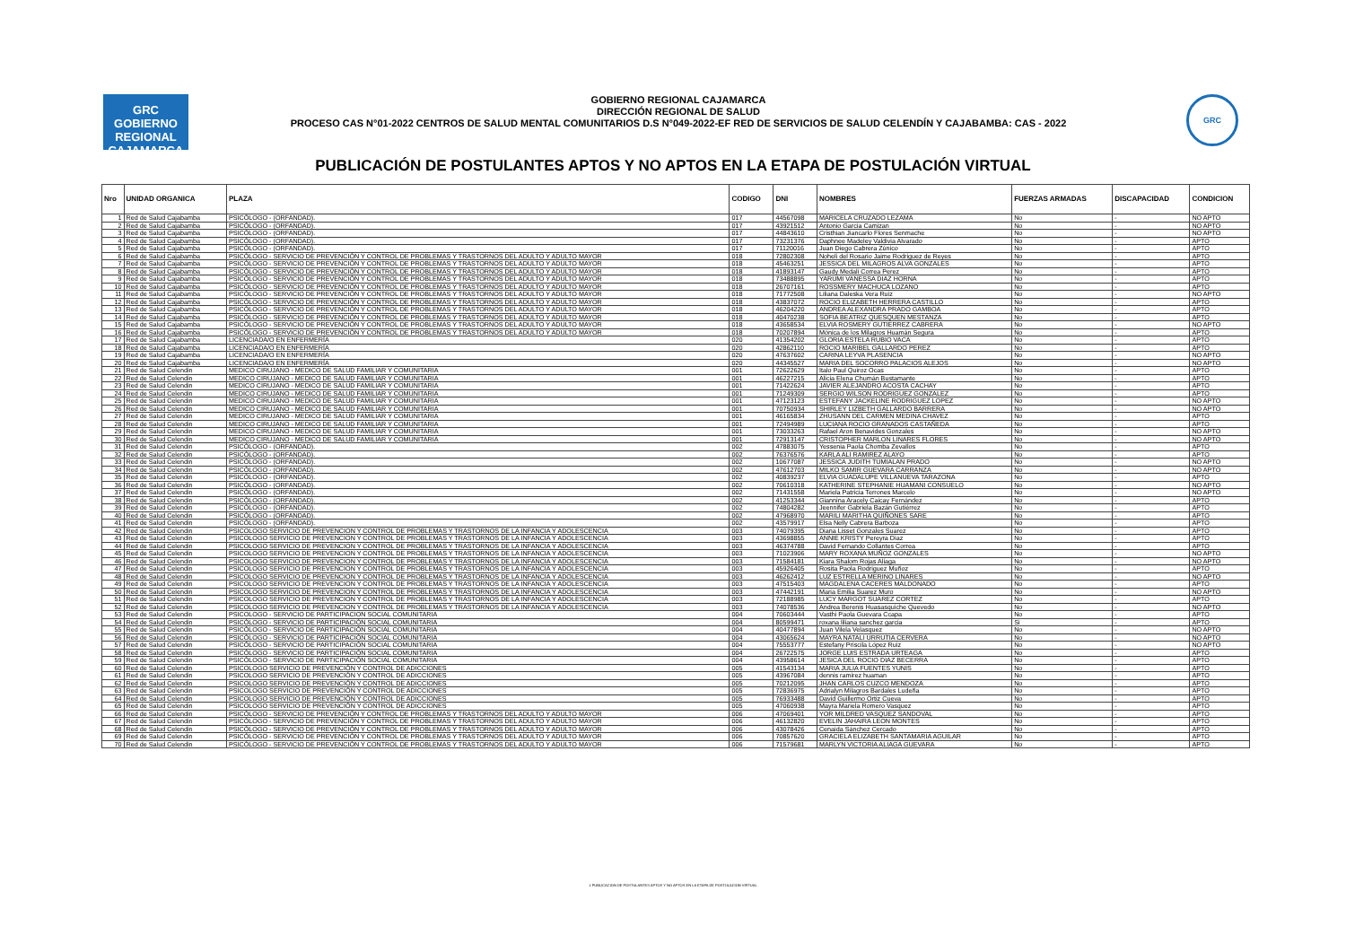GRC
GOBIERNO REGIONAL
CAJAMARCA
GOBIERNO REGIONAL CAJAMARCA
DIRECCIÓN REGIONAL DE SALUD
PROCESO CAS N°01-2022 CENTROS DE SALUD MENTAL COMUNITARIOS D.S N°049-2022-EF RED DE SERVICIOS DE SALUD CELENDÍN Y CAJABAMBA: CAS - 2022
GRC
PUBLICACIÓN DE POSTULANTES APTOS Y NO APTOS EN LA ETAPA DE POSTULACIÓN VIRTUAL
| Nro | UNIDAD ORGANICA | PLAZA | CODIGO | DNI | NOMBRES | FUERZAS ARMADAS | DISCAPACIDAD | CONDICION |
| --- | --- | --- | --- | --- | --- | --- | --- | --- |
| 1 | Red de Salud Cajabamba | PSICÓLOGO - (ORFANDAD). | 017 | 44567098 | MARICELA CRUZADO LEZAMA | No | - | NO APTO |
| 2 | Red de Salud Cajabamba | PSICÓLOGO - (ORFANDAD). | 017 | 43921512 | Antonio Garcia Camizan | No | - | NO APTO |
| 3 | Red de Salud Cajabamba | PSICÓLOGO - (ORFANDAD). | 017 | 44843610 | Cristhian Jiancarlo Flores Senmache | No | - | NO APTO |
| 4 | Red de Salud Cajabamba | PSICÓLOGO - (ORFANDAD). | 017 | 73231376 | Daphnee Madeley Valdivia Alvarado | No | - | APTO |
| 5 | Red de Salud Cajabamba | PSICÓLOGO - (ORFANDAD). | 017 | 71120016 | Juan Diego Cabrera Zúnico | No | - | APTO |
| 6 | Red de Salud Cajabamba | PSICÓLOGO - SERVICIO DE PREVENCIÓN Y CONTROL DE PROBLEMAS Y TRASTORNOS DEL ADULTO Y ADULTO MAYOR | 018 | 72802308 | Noheli del Rosario Jaime Rodriguez de Reyes | No | - | APTO |
| 7 | Red de Salud Cajabamba | PSICÓLOGO - SERVICIO DE PREVENCIÓN Y CONTROL DE PROBLEMAS Y TRASTORNOS DEL ADULTO Y ADULTO MAYOR | 018 | 45463251 | JESSICA DEL MILAGROS ALVA GONZALES | No | - | APTO |
| 8 | Red de Salud Cajabamba | PSICÓLOGO - SERVICIO DE PREVENCIÓN Y CONTROL DE PROBLEMAS Y TRASTORNOS DEL ADULTO Y ADULTO MAYOR | 018 | 41893147 | Gaudy Medali Correa Perez | No | - | APTO |
| 9 | Red de Salud Cajabamba | PSICÓLOGO - SERVICIO DE PREVENCIÓN Y CONTROL DE PROBLEMAS Y TRASTORNOS DEL ADULTO Y ADULTO MAYOR | 018 | 73488895 | YARUMI VANESSA DIAZ HORNA | No | - | APTO |
| 10 | Red de Salud Cajabamba | PSICÓLOGO - SERVICIO DE PREVENCIÓN Y CONTROL DE PROBLEMAS Y TRASTORNOS DEL ADULTO Y ADULTO MAYOR | 018 | 26707161 | ROSSMERY MACHUCA LOZANO | No | - | APTO |
| 11 | Red de Salud Cajabamba | PSICÓLOGO - SERVICIO DE PREVENCIÓN Y CONTROL DE PROBLEMAS Y TRASTORNOS DEL ADULTO Y ADULTO MAYOR | 018 | 71772508 | Liliana Daleska Vera Ruiz | No | - | NO APTO |
| 12 | Red de Salud Cajabamba | PSICÓLOGO - SERVICIO DE PREVENCIÓN Y CONTROL DE PROBLEMAS Y TRASTORNOS DEL ADULTO Y ADULTO MAYOR | 018 | 43837072 | ROCIO ELIZABETH HERRERA CASTILLO | No | - | APTO |
| 13 | Red de Salud Cajabamba | PSICÓLOGO - SERVICIO DE PREVENCIÓN Y CONTROL DE PROBLEMAS Y TRASTORNOS DEL ADULTO Y ADULTO MAYOR | 018 | 46204220 | ANDREA ALEXANDRA PRADO GAMBOA | No | - | APTO |
| 14 | Red de Salud Cajabamba | PSICÓLOGO - SERVICIO DE PREVENCIÓN Y CONTROL DE PROBLEMAS Y TRASTORNOS DEL ADULTO Y ADULTO MAYOR | 018 | 40470238 | SOFIA BEATRIZ QUESQUEN MESTANZA | No | - | APTO |
| 15 | Red de Salud Cajabamba | PSICÓLOGO - SERVICIO DE PREVENCIÓN Y CONTROL DE PROBLEMAS Y TRASTORNOS DEL ADULTO Y ADULTO MAYOR | 018 | 43658534 | ELVIA ROSMERY GUTIERREZ CABRERA | No | - | NO APTO |
| 16 | Red de Salud Cajabamba | PSICÓLOGO - SERVICIO DE PREVENCIÓN Y CONTROL DE PROBLEMAS Y TRASTORNOS DEL ADULTO Y ADULTO MAYOR | 018 | 70207894 | Mónica de los Milagros Huamán Segura | No | - | APTO |
| 17 | Red de Salud Cajabamba | LICENCIADA/O EN ENFERMERÍA | 020 | 41354202 | GLORIA ESTELA RUBIO VACA | No | - | APTO |
| 18 | Red de Salud Cajabamba | LICENCIADA/O EN ENFERMERÍA | 020 | 42862110 | ROCIO MARIBEL GALLARDO PEREZ | No | - | APTO |
| 19 | Red de Salud Cajabamba | LICENCIADA/O EN ENFERMERÍA | 020 | 47637602 | CARINA LEYVA PLASENCIA | No | - | NO APTO |
| 20 | Red de Salud Cajabamba | LICENCIADA/O EN ENFERMERÍA | 020 | 44345527 | MARIA DEL SOCORRO PALACIOS ALEJOS | No | - | NO APTO |
| 21 | Red de Salud Celendin | MEDICO CIRUJANO - MEDICO DE SALUD FAMILIAR Y COMUNITARIA | 001 | 72622629 | Italo Paul Quiroz Ocas | No | - | APTO |
| 22 | Red de Salud Celendin | MEDICO CIRUJANO - MEDICO DE SALUD FAMILIAR Y COMUNITARIA | 001 | 46227215 | Alicia Elena Chumán Bustamante | No | - | APTO |
| 23 | Red de Salud Celendin | MEDICO CIRUJANO - MEDICO DE SALUD FAMILIAR Y COMUNITARIA | 001 | 71422624 | JAVIER ALEJANDRO ACOSTA CACHAY | No | - | APTO |
| 24 | Red de Salud Celendin | MEDICO CIRUJANO - MEDICO DE SALUD FAMILIAR Y COMUNITARIA | 001 | 71249309 | SERGIO WILSON RODRIGUEZ GONZALEZ | No | - | APTO |
| 25 | Red de Salud Celendin | MEDICO CIRUJANO - MEDICO DE SALUD FAMILIAR Y COMUNITARIA | 001 | 47123123 | ESTEFANY JACKELINE RODRIGUEZ LOPEZ | No | - | NO APTO |
| 26 | Red de Salud Celendin | MEDICO CIRUJANO - MEDICO DE SALUD FAMILIAR Y COMUNITARIA | 001 | 70750934 | SHIRLEY LIZBETH GALLARDO BARRERA | No | - | NO APTO |
| 27 | Red de Salud Celendin | MEDICO CIRUJANO - MEDICO DE SALUD FAMILIAR Y COMUNITARIA | 001 | 46165834 | ZHUSANN DEL CARMEN MEDINA CHAVEZ | No | - | APTO |
| 28 | Red de Salud Celendin | MEDICO CIRUJANO - MEDICO DE SALUD FAMILIAR Y COMUNITARIA | 001 | 72494989 | LUCIANA ROCIO GRANADOS CASTAÑEDA | No | - | APTO |
| 29 | Red de Salud Celendin | MEDICO CIRUJANO - MEDICO DE SALUD FAMILIAR Y COMUNITARIA | 001 | 73033263 | Rafael Aron Benavides Gonzales | No | - | NO APTO |
| 30 | Red de Salud Celendin | MEDICO CIRUJANO - MEDICO DE SALUD FAMILIAR Y COMUNITARIA | 001 | 72913147 | CRISTOPHER MARLON LINARES FLORES | No | - | NO APTO |
| 31 | Red de Salud Celendin | PSICÓLOGO - (ORFANDAD). | 002 | 47883075 | Yessenia Paola Chomba Zevallos | No | - | APTO |
| 32 | Red de Salud Celendin | PSICÓLOGO - (ORFANDAD). | 002 | 76376576 | KARLA ALI RAMIREZ ALAYO | No | - | APTO |
| 33 | Red de Salud Celendin | PSICÓLOGO - (ORFANDAD). | 002 | 10677087 | JESSICA JUDITH TUMIALAN PRADO | No | - | NO APTO |
| 34 | Red de Salud Celendin | PSICÓLOGO - (ORFANDAD). | 002 | 47612703 | MILKO SAMIR GUEVARA CARRANZA | No | - | NO APTO |
| 35 | Red de Salud Celendin | PSICÓLOGO - (ORFANDAD). | 002 | 40839237 | ELVIA GUADALUPE VILLANUEVA TARAZONA | No | - | APTO |
| 36 | Red de Salud Celendin | PSICÓLOGO - (ORFANDAD). | 002 | 70610318 | KATHERINE STEPHANIE HUAMANI CONSUELO | No | - | NO APTO |
| 37 | Red de Salud Celendin | PSICÓLOGO - (ORFANDAD). | 002 | 71431558 | Mariela Patricia Terrones Marcelo | No | - | NO APTO |
| 38 | Red de Salud Celendin | PSICÓLOGO - (ORFANDAD). | 002 | 41253344 | Giannina Aracely Caicay Fernández | No | - | APTO |
| 39 | Red de Salud Celendin | PSICÓLOGO - (ORFANDAD). | 002 | 74804282 | Jeennifer Gabriela Bazán Gutiérrez | No | - | APTO |
| 40 | Red de Salud Celendin | PSICÓLOGO - (ORFANDAD). | 002 | 47968970 | MARILI MARITHA QUIÑONES SARE | No | - | APTO |
| 41 | Red de Salud Celendin | PSICÓLOGO - (ORFANDAD). | 002 | 43579917 | Elsa Nelly Cabrera Barboza | No | - | APTO |
| 42 | Red de Salud Celendin | PSICOLOGO SERVICIO DE PREVENCION Y CONTROL DE PROBLEMAS Y TRASTORNOS DE LA INFANCIA Y ADOLESCENCIA | 003 | 74079395 | Diana Lisset Gonzales Suarez | No | - | APTO |
| 43 | Red de Salud Celendin | PSICOLOGO SERVICIO DE PREVENCION Y CONTROL DE PROBLEMAS Y TRASTORNOS DE LA INFANCIA Y ADOLESCENCIA | 003 | 43698855 | ANNIE KRISTY Pereyra Diaz | No | - | APTO |
| 44 | Red de Salud Celendin | PSICOLOGO SERVICIO DE PREVENCION Y CONTROL DE PROBLEMAS Y TRASTORNOS DE LA INFANCIA Y ADOLESCENCIA | 003 | 46374788 | David Fernando Collantes Correa | No | - | APTO |
| 45 | Red de Salud Celendin | PSICOLOGO SERVICIO DE PREVENCION Y CONTROL DE PROBLEMAS Y TRASTORNOS DE LA INFANCIA Y ADOLESCENCIA | 003 | 71023906 | MARY ROXANA MUÑOZ GONZALES | No | - | NO APTO |
| 46 | Red de Salud Celendin | PSICOLOGO SERVICIO DE PREVENCION Y CONTROL DE PROBLEMAS Y TRASTORNOS DE LA INFANCIA Y ADOLESCENCIA | 003 | 71584181 | Kiara Shalom Rojas Aliaga | No | - | NO APTO |
| 47 | Red de Salud Celendin | PSICOLOGO SERVICIO DE PREVENCION Y CONTROL DE PROBLEMAS Y TRASTORNOS DE LA INFANCIA Y ADOLESCENCIA | 003 | 45926405 | Rosita Paola Rodriguez Muñoz | No | - | APTO |
| 48 | Red de Salud Celendin | PSICOLOGO SERVICIO DE PREVENCION Y CONTROL DE PROBLEMAS Y TRASTORNOS DE LA INFANCIA Y ADOLESCENCIA | 003 | 46262412 | LUZ ESTRELLA MERINO LINARES | No | - | NO APTO |
| 49 | Red de Salud Celendin | PSICOLOGO SERVICIO DE PREVENCION Y CONTROL DE PROBLEMAS Y TRASTORNOS DE LA INFANCIA Y ADOLESCENCIA | 003 | 47515403 | MAGDALENA CACERES MALDONADO | No | - | APTO |
| 50 | Red de Salud Celendin | PSICOLOGO SERVICIO DE PREVENCION Y CONTROL DE PROBLEMAS Y TRASTORNOS DE LA INFANCIA Y ADOLESCENCIA | 003 | 47442191 | Maria Emilia Suarez Muro | No | - | NO APTO |
| 51 | Red de Salud Celendin | PSICOLOGO SERVICIO DE PREVENCION Y CONTROL DE PROBLEMAS Y TRASTORNOS DE LA INFANCIA Y ADOLESCENCIA | 003 | 72188985 | LUCY MARGOT SUAREZ CORTEZ | No | - | APTO |
| 52 | Red de Salud Celendin | PSICOLOGO SERVICIO DE PREVENCION Y CONTROL DE PROBLEMAS Y TRASTORNOS DE LA INFANCIA Y ADOLESCENCIA | 003 | 74078536 | Andrea Berenis Huasasquiche Quevedo | No | - | NO APTO |
| 53 | Red de Salud Celendin | PSICOLOGO - SERVICIO DE PARTICIPACION SOCIAL COMUNITARIA | 004 | 70603444 | Vasthi Paola Guevara Ccapa | No | - | APTO |
| 54 | Red de Salud Celendin | PSICÓLOGO - SERVICIO DE PARTICIPACIÓN SOCIAL COMUNITARIA | 004 | 80599471 | roxana liliana sanchez garcia | Si | - | APTO |
| 55 | Red de Salud Celendin | PSICÓLOGO - SERVICIO DE PARTICIPACIÓN SOCIAL COMUNITARIA | 004 | 40477894 | Juan Vilela Velasquez | No | - | NO APTO |
| 56 | Red de Salud Celendin | PSICÓLOGO - SERVICIO DE PARTICIPACIÓN SOCIAL COMUNITARIA | 004 | 43065624 | MAYRA NATALI URRUTIA CERVERA | No | - | NO APTO |
| 57 | Red de Salud Celendin | PSICÓLOGO - SERVICIO DE PARTICIPACIÓN SOCIAL COMUNITARIA | 004 | 75553777 | Estefany Priscila López Ruiz | No | - | NO APTO |
| 58 | Red de Salud Celendin | PSICÓLOGO - SERVICIO DE PARTICIPACIÓN SOCIAL COMUNITARIA | 004 | 26722575 | JORGE LUIS ESTRADA URTEAGA | No | - | APTO |
| 59 | Red de Salud Celendin | PSICÓLOGO - SERVICIO DE PARTICIPACIÓN SOCIAL COMUNITARIA | 004 | 43958614 | JESICA DEL ROCIO DIAZ BECERRA | No | - | APTO |
| 60 | Red de Salud Celendin | PSICOLOGO SERVICIO DE PREVENCIÓN Y CONTROL DE ADICCIONES | 005 | 41543134 | MARIA JULIA FUENTES YUNIS | No | - | APTO |
| 61 | Red de Salud Celendin | PSICOLOGO SERVICIO DE PREVENCIÓN Y CONTROL DE ADICCIONES | 005 | 43967084 | dennis ramirez huaman | No | - | APTO |
| 62 | Red de Salud Celendin | PSICOLOGO SERVICIO DE PREVENCIÓN Y CONTROL DE ADICCIONES | 005 | 70212095 | JHAN CARLOS CUZCO MENDOZA | No | - | APTO |
| 63 | Red de Salud Celendin | PSICOLOGO SERVICIO DE PREVENCIÓN Y CONTROL DE ADICCIONES | 005 | 72836975 | Adrialyn Milagros Bardales Ludeña | No | - | APTO |
| 64 | Red de Salud Celendin | PSICOLOGO SERVICIO DE PREVENCIÓN Y CONTROL DE ADICCIONES | 005 | 76933488 | David Guillermo Ortiz Cueva | No | - | APTO |
| 65 | Red de Salud Celendin | PSICOLOGO SERVICIO DE PREVENCIÓN Y CONTROL DE ADICCIONES | 005 | 47060938 | Mayra Mariela Romero Vasquez | No | - | APTO |
| 66 | Red de Salud Celendin | PSICÓLOGO - SERVICIO DE PREVENCIÓN Y CONTROL DE PROBLEMAS Y TRASTORNOS DEL ADULTO Y ADULTO MAYOR | 006 | 47069401 | YOR MILDRED VASQUEZ SANDOVAL | No | - | APTO |
| 67 | Red de Salud Celendin | PSICÓLOGO - SERVICIO DE PREVENCIÓN Y CONTROL DE PROBLEMAS Y TRASTORNOS DEL ADULTO Y ADULTO MAYOR | 006 | 46132820 | EVELIN JAHAIRA LEON MONTES | No | - | APTO |
| 68 | Red de Salud Celendin | PSICÓLOGO - SERVICIO DE PREVENCIÓN Y CONTROL DE PROBLEMAS Y TRASTORNOS DEL ADULTO Y ADULTO MAYOR | 006 | 43078426 | Cenaida Sánchez Cercado | No | - | APTO |
| 69 | Red de Salud Celendin | PSICÓLOGO - SERVICIO DE PREVENCIÓN Y CONTROL DE PROBLEMAS Y TRASTORNOS DEL ADULTO Y ADULTO MAYOR | 006 | 70857620 | GRACIELA ELIZABETH SANTAMARIA AGUILAR | No | - | APTO |
| 70 | Red de Salud Celendin | PSICÓLOGO - SERVICIO DE PREVENCIÓN Y CONTROL DE PROBLEMAS Y TRASTORNOS DEL ADULTO Y ADULTO MAYOR | 006 | 71579681 | MARLYN VICTORIA ALIAGA GUEVARA | No | - | APTO |
1 PUBLICACION DE POSTULANTES APTOS Y NO APTOS EN LA ETAPA DE POSTULACION VIRTUAL